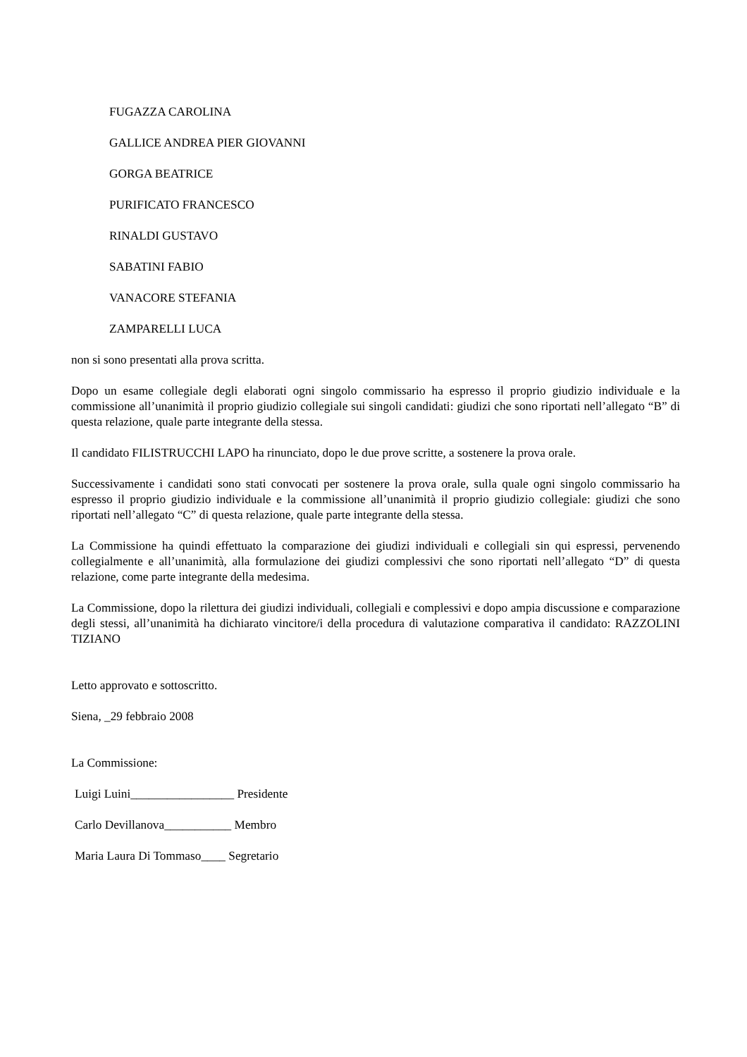FUGAZZA CAROLINA
GALLICE ANDREA PIER GIOVANNI
GORGA BEATRICE
PURIFICATO FRANCESCO
RINALDI GUSTAVO
SABATINI FABIO
VANACORE STEFANIA
ZAMPARELLI LUCA
non si sono presentati alla prova scritta.
Dopo un esame collegiale degli elaborati ogni singolo commissario ha espresso il proprio giudizio individuale e la commissione all’unanimità il proprio giudizio collegiale sui singoli candidati: giudizi che sono riportati nell’allegato “B” di questa relazione, quale parte integrante della stessa.
Il candidato FILISTRUCCHI LAPO ha rinunciato, dopo le due prove scritte, a sostenere la prova orale.
Successivamente i candidati sono stati convocati per sostenere la prova orale, sulla quale ogni singolo commissario ha espresso il proprio giudizio individuale e la commissione all’unanimità il proprio giudizio collegiale: giudizi che sono riportati nell’allegato “C” di questa relazione, quale parte integrante della stessa.
La Commissione ha quindi effettuato la comparazione dei giudizi individuali e collegiali sin qui espressi, pervenendo collegialmente e all’unanimità, alla formulazione dei giudizi complessivi che sono riportati nell’allegato “D” di questa relazione, come parte integrante della medesima.
La Commissione, dopo la rilettura dei giudizi individuali, collegiali e complessivi e dopo ampia discussione e comparazione degli stessi, all’unanimità ha dichiarato vincitore/i della procedura di valutazione comparativa il candidato: RAZZOLINI TIZIANO
Letto approvato e sottoscritto.
Siena, _29 febbraio 2008
La Commissione:
Luigi Luini_________________ Presidente
Carlo Devillanova___________ Membro
Maria Laura Di Tommaso____ Segretario